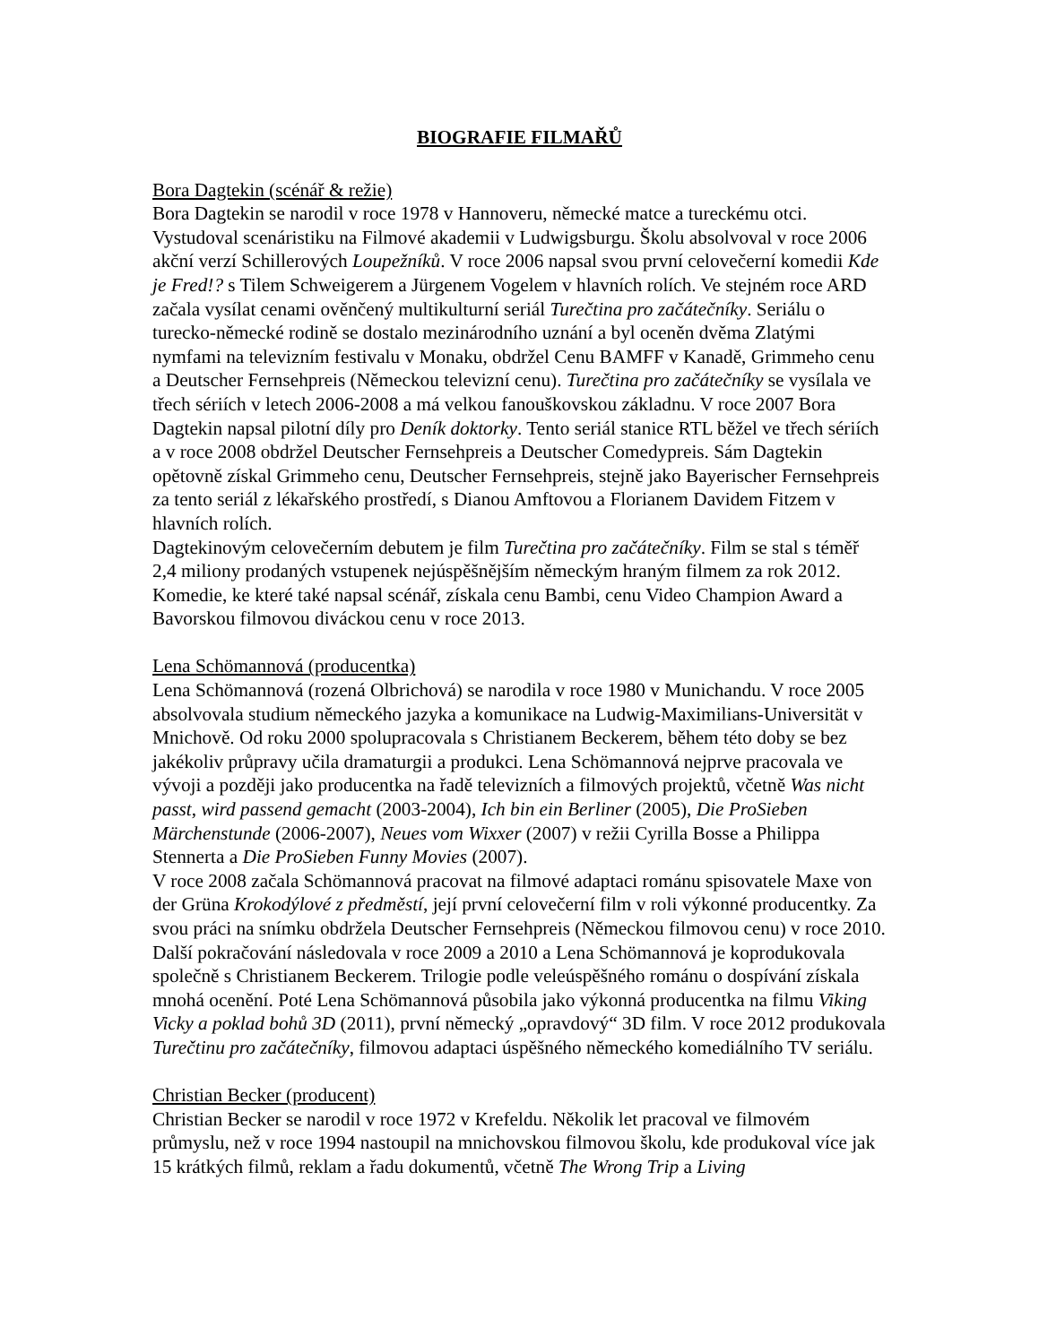BIOGRAFIE FILMAŘŮ
Bora Dagtekin (scénář & režie)
Bora Dagtekin se narodil v roce 1978 v Hannoveru, německé matce a tureckému otci. Vystudoval scenáristiku na Filmové akademii v Ludwigsburgu. Školu absolvoval v roce 2006 akční verzí Schillerových Loupežníků. V roce 2006 napsal svou první celovečerní komedii Kde je Fred!? s Tilem Schweigerem a Jürgenem Vogelem v hlavních rolích. Ve stejném roce ARD začala vysílat cenami ověnčený multikulturní seriál Turečtina pro začátečníky. Seriálu o turecko-německé rodině se dostalo mezinárodního uznání a byl oceněn dvěma Zlatými nymfami na televizním festivalu v Monaku, obdržel Cenu BAMFF v Kanadě, Grimmeho cenu a Deutscher Fernsehpreis (Německou televizní cenu). Turečtina pro začátečníky se vysílala ve třech sériích v letech 2006-2008 a má velkou fanouškovskou základnu. V roce 2007 Bora Dagtekin napsal pilotní díly pro Deník doktorky. Tento seriál stanice RTL běžel ve třech sériích a v roce 2008 obdržel Deutscher Fernsehpreis a Deutscher Comedypreis. Sám Dagtekin opětovně získal Grimmeho cenu, Deutscher Fernsehpreis, stejně jako Bayerischer Fernsehpreis za tento seriál z lékařského prostředí, s Dianou Amftovou a Florianem Davidem Fitzem v hlavních rolích.
Dagtekinovým celovečerním debutem je film Turečtina pro začátečníky. Film se stal s téměř 2,4 miliony prodaných vstupenek nejúspěšnějším německým hraným filmem za rok 2012. Komedie, ke které také napsal scénář, získala cenu Bambi, cenu Video Champion Award a Bavorskou filmovou diváckou cenu v roce 2013.
Lena Schömannová (producentka)
Lena Schömannová (rozená Olbrichová) se narodila v roce 1980 v Munichandu. V roce 2005 absolvovala studium německého jazyka a komunikace na Ludwig-Maximilians-Universität v Mnichově. Od roku 2000 spolupracovala s Christianem Beckerem, během této doby se bez jakékoliv průpravy učila dramaturgii a produkci. Lena Schömannová nejprve pracovala ve vývoji a později jako producentka na řadě televizních a filmových projektů, včetně Was nicht passt, wird passend gemacht (2003-2004), Ich bin ein Berliner (2005), Die ProSieben Märchenstunde (2006-2007), Neues vom Wixxer (2007) v režii Cyrilla Bosse a Philippa Stennerta a Die ProSieben Funny Movies (2007).
V roce 2008 začala Schömannová pracovat na filmové adaptaci románu spisovatele Maxe von der Grüna Krokodýlové z předměstí, její první celovečerní film v roli výkonné producentky. Za svou práci na snímku obdržela Deutscher Fernsehpreis (Německou filmovou cenu) v roce 2010. Další pokračování následovala v roce 2009 a 2010 a Lena Schömannová je koprodukovala společně s Christianem Beckerem. Trilogie podle veleúspěšného románu o dospívání získala mnohá ocenění. Poté Lena Schömannová působila jako výkonná producentka na filmu Viking Vicky a poklad bohů 3D (2011), první německý „opravdový“ 3D film. V roce 2012 produkovala Turečtinu pro začátečníky, filmovou adaptaci úspěšného německého komediálního TV seriálu.
Christian Becker (producent)
Christian Becker se narodil v roce 1972 v Krefeldu. Několik let pracoval ve filmovém průmyslu, než v roce 1994 nastoupil na mnichovskou filmovou školu, kde produkoval více jak 15 krátkých filmů, reklam a řadu dokumentů, včetně The Wrong Trip a Living